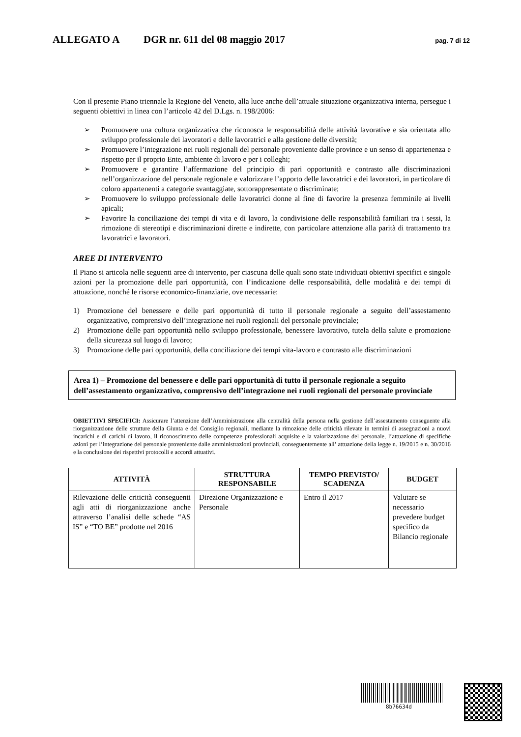ALLEGATO A DGR nr. 611 del 08 maggio 2017 pag. 7 di 12
Con il presente Piano triennale la Regione del Veneto, alla luce anche dell’attuale situazione organizzativa interna, persegue i seguenti obiettivi in linea con l’articolo 42 del D.Lgs. n. 198/2006:
➢ Promuovere una cultura organizzativa che riconosca le responsabilità delle attività lavorative e sia orientata allo sviluppo professionale dei lavoratori e delle lavoratrici e alla gestione delle diversità;
➢ Promuovere l’integrazione nei ruoli regionali del personale proveniente dalle province e un senso di appartenenza e rispetto per il proprio Ente, ambiente di lavoro e per i colleghi;
➢ Promuovere e garantire l’affermazione del principio di pari opportunità e contrasto alle discriminazioni nell’organizzazione del personale regionale e valorizzare l’apporto delle lavoratrici e dei lavoratori, in particolare di coloro appartenenti a categorie svantaggiate, sottorappresentate o discriminate;
➢ Promuovere lo sviluppo professionale delle lavoratrici donne al fine di favorire la presenza femminile ai livelli apicali;
➢ Favorire la conciliazione dei tempi di vita e di lavoro, la condivisione delle responsabilità familiari tra i sessi, la rimozione di stereotipi e discriminazioni dirette e indirette, con particolare attenzione alla parità di trattamento tra lavoratrici e lavoratori.
AREE DI INTERVENTO
Il Piano si articola nelle seguenti aree di intervento, per ciascuna delle quali sono state individuati obiettivi specifici e singole azioni per la promozione delle pari opportunità, con l’indicazione delle responsabilità, delle modalità e dei tempi di attuazione, nonché le risorse economico-finanziarie, ove necessarie:
1) Promozione del benessere e delle pari opportunità di tutto il personale regionale a seguito dell’assestamento organizzativo, comprensivo dell’integrazione nei ruoli regionali del personale provinciale;
2) Promozione delle pari opportunità nello sviluppo professionale, benessere lavorativo, tutela della salute e promozione della sicurezza sul luogo di lavoro;
3) Promozione delle pari opportunità, della conciliazione dei tempi vita-lavoro e contrasto alle discriminazioni
Area 1) – Promozione del benessere e delle pari opportunità di tutto il personale regionale a seguito dell’assestamento organizzativo, comprensivo dell’integrazione nei ruoli regionali del personale provinciale
OBIETTIVI SPECIFICI: Assicurare l’attenzione dell’Amministrazione alla centralità della persona nella gestione dell’assestamento conseguente alla riorganizzazione delle strutture della Giunta e del Consiglio regionali, mediante la rimozione delle criticità rilevate in termini di assegnazioni a nuovi incarichi e di carichi di lavoro, il riconoscimento delle competenze professionali acquisite e la valorizzazione del personale, l’attuazione di specifiche azioni per l’integrazione del personale proveniente dalle amministrazioni provinciali, conseguentemente all’ attuazione della legge n. 19/2015 e n. 30/2016 e la conclusione dei rispettivi protocolli e accordi attuativi.
| ATTIVITÀ | STRUTTURA RESPONSABILE | TEMPO PREVISTO/ SCADENZA | BUDGET |
| --- | --- | --- | --- |
| Rilevazione delle criticità conseguenti agli atti di riorganizzazione anche attraverso l’analisi delle schede “AS IS” e “TO BE” prodotte nel 2016 | Direzione Organizzazione e Personale | Entro il 2017 | Valutare se necessario prevedere budget specifico da Bilancio regionale |
8b76634d